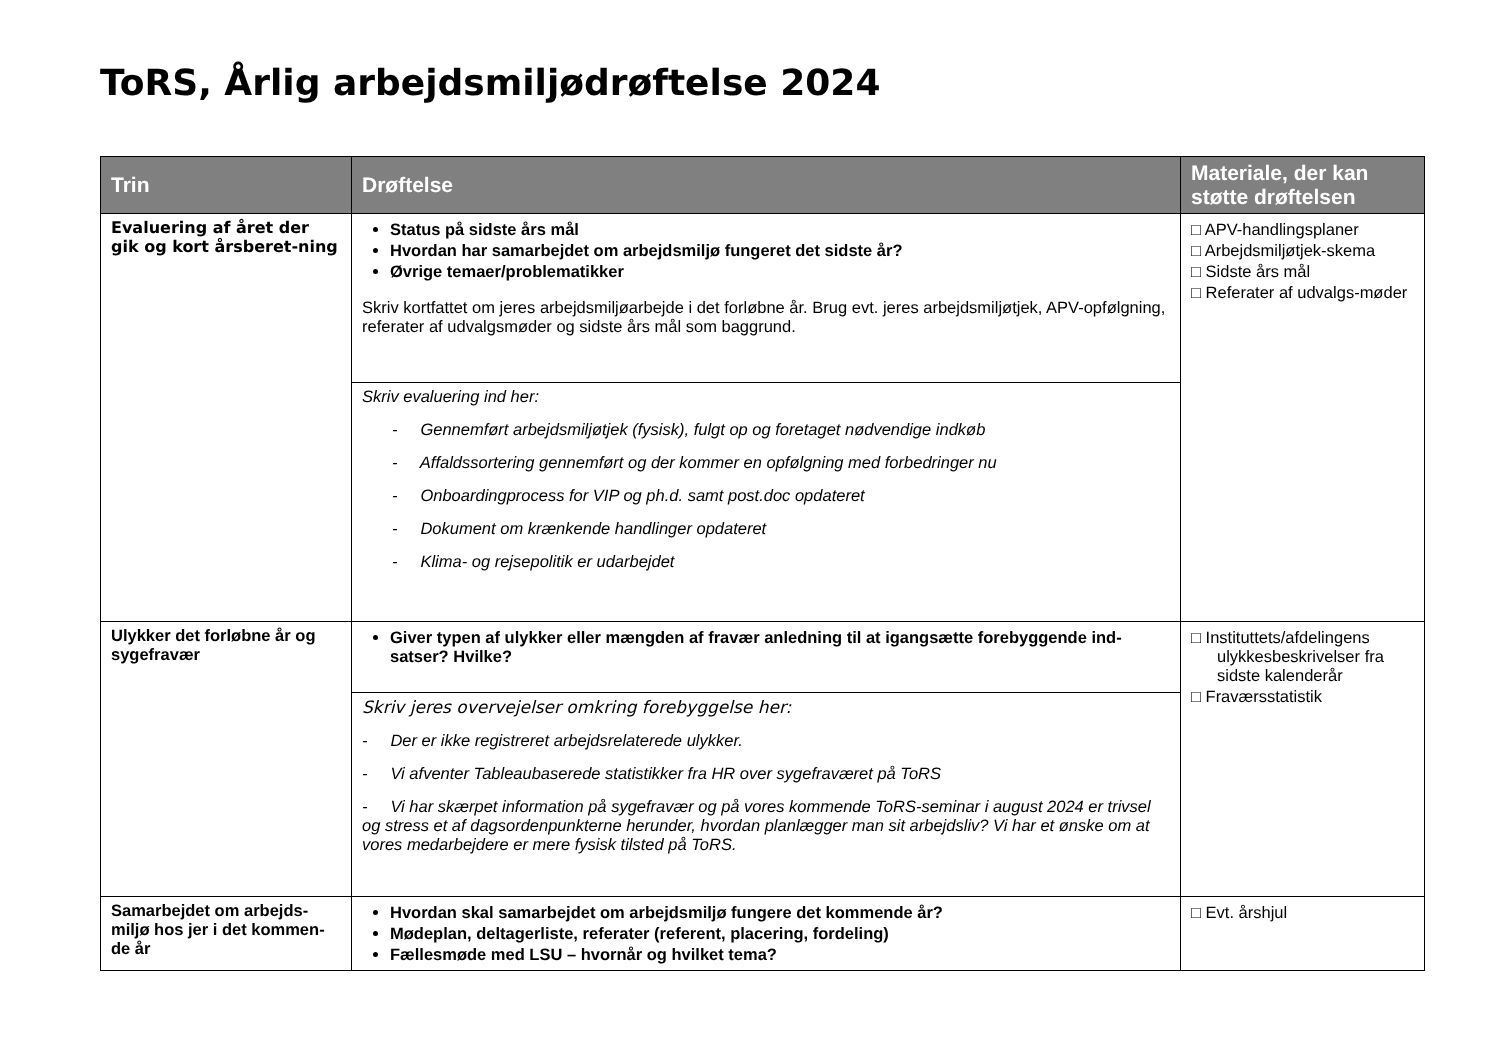ToRS, Årlig arbejdsmiljødrøftelse 2024
| Trin | Drøftelse | Materiale, der kan støtte drøftelsen |
| --- | --- | --- |
| Evaluering af året der gik og kort årsberet-ning | Status på sidste års mål Hvordan har samarbejdet om arbejdsmiljø fungeret det sidste år? Øvrige temaer/problematikker Skriv kortfattet om jeres arbejdsmiljøarbejde i det forløbne år. Brug evt. jeres arbejdsmiljøtjek, APV-opfølgning, referater af udvalgsmøder og sidste års mål som baggrund. | □ APV-handlingsplaner □ Arbejdsmiljøtjek-skema □ Sidste års mål □ Referater af udvalgs-møder |
| | Skriv evaluering ind her: - Gennemført arbejdsmiljøtjek (fysisk), fulgt op og foretaget nødvendige indkøb - Affaldssortering gennemført og der kommer en opfølgning med forbedringer nu - Onboardingprocess for VIP og ph.d. samt post.doc opdateret - Dokument om krænkende handlinger opdateret - Klima- og rejsepolitik er udarbejdet | |
| Ulykker det forløbne år og sygefravær | Giver typen af ulykker eller mængden af fravær anledning til at igangsætte forebyggende ind-satser? Hvilke? | □ Instituttets/afdelingens ulykkesbeskrivelser fra sidste kalenderår □ Fraværsstatistik |
| | Skriv jeres overvejelser omkring forebyggelse her: - Der er ikke registreret arbejdsrelaterede ulykker. - Vi afventer Tableaubaserede statistikker fra HR over sygefraværet på ToRS - Vi har skærpet information på sygefravær og på vores kommende ToRS-seminar i august 2024 er trivsel og stress et af dagsordenpunkterne herunder, hvordan planlægger man sit arbejdsliv? Vi har et ønske om at vores medarbejdere er mere fysisk tilsted på ToRS. | |
| Samarbejdet om arbejds-miljø hos jer i det kommen-de år | Hvordan skal samarbejdet om arbejdsmiljø fungere det kommende år? Mødeplan, deltagerliste, referater (referent, placering, fordeling) Fællesmøde med LSU – hvornår og hvilket tema? | □ Evt. årshjul |